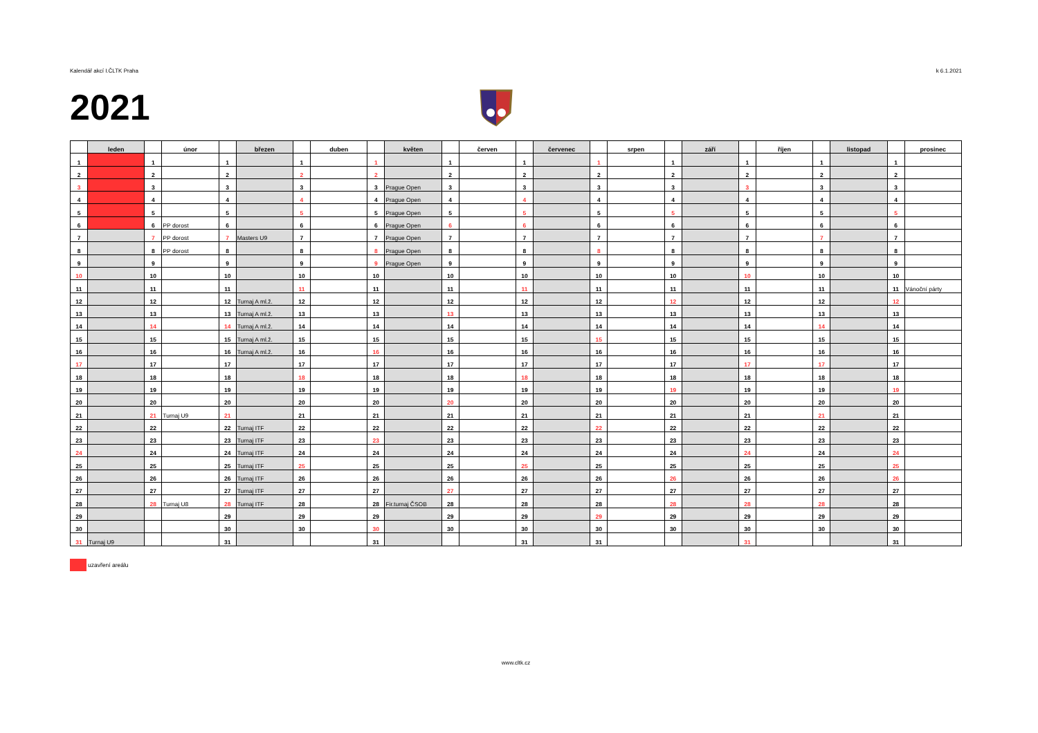Kalendář akcí I.ČLTK Praha k 6.1.2021
2021
| | leden | | únor | | březen | | duben | | květen | | červen | | červenec | | srpen | | září | | říjen | | listopad | | prosinec |
| --- | --- | --- | --- | --- | --- | --- | --- | --- | --- | --- | --- | --- | --- | --- | --- | --- | --- | --- | --- | --- | --- | --- | --- |
| 1 | | 1 | | 1 | | 1 | | 1 | | 1 | | 1 | | 1 | | 1 | | 1 | | 1 | | 1 | |
| 2 | | 2 | | 2 | | 2 | | 2 | | 2 | | 2 | | 2 | | 2 | | 2 | | 2 | | 2 | |
| 3 | | 3 | | 3 | | 3 | | 3 | Prague Open | 3 | | 3 | | 3 | | 3 | | 3 | | 3 | | 3 | |
| 4 | | 4 | | 4 | | 4 | | 4 | Prague Open | 4 | | 4 | | 4 | | 4 | | 4 | | 4 | | 4 | |
| 5 | | 5 | | 5 | | 5 | | 5 | Prague Open | 5 | | 5 | | 5 | | 5 | | 5 | | 5 | | 5 | |
| 6 | | 6 | PP dorost | 6 | | 6 | | 6 | Prague Open | 6 | | 6 | | 6 | | 6 | | 6 | | 6 | | 6 | |
| 7 | | 7 | PP dorost | 7 | Masters U9 | 7 | | 7 | Prague Open | 7 | | 7 | | 7 | | 7 | | 7 | | 7 | | 7 | |
| 8 | | 8 | PP dorost | 8 | | 8 | | 8 | Prague Open | 8 | | 8 | | 8 | | 8 | | 8 | | 8 | | 8 | |
| 9 | | 9 | | 9 | | 9 | | 9 | Prague Open | 9 | | 9 | | 9 | | 9 | | 9 | | 9 | | 9 | |
| 10 | | 10 | | 10 | | 10 | | 10 | | 10 | | 10 | | 10 | | 10 | | 10 | | 10 | | 10 | |
| 11 | | 11 | | 11 | | 11 | | 11 | | 11 | | 11 | | 11 | | 11 | | 11 | | 11 | | 11 | Vánoční párty |
| 12 | | 12 | | 12 | Turnaj A ml.ž. | 12 | | 12 | | 12 | | 12 | | 12 | | 12 | | 12 | | 12 | | 12 | |
| 13 | | 13 | | 13 | Turnaj A ml.ž. | 13 | | 13 | | 13 | | 13 | | 13 | | 13 | | 13 | | 13 | | 13 | |
| 14 | | 14 | | 14 | Turnaj A ml.ž. | 14 | | 14 | | 14 | | 14 | | 14 | | 14 | | 14 | | 14 | | 14 | |
| 15 | | 15 | | 15 | Turnaj A ml.ž. | 15 | | 15 | | 15 | | 15 | | 15 | | 15 | | 15 | | 15 | | 15 | |
| 16 | | 16 | | 16 | Turnaj A ml.ž. | 16 | | 16 | | 16 | | 16 | | 16 | | 16 | | 16 | | 16 | | 16 | |
| 17 | | 17 | | 17 | | 17 | | 17 | | 17 | | 17 | | 17 | | 17 | | 17 | | 17 | | 17 | |
| 18 | | 18 | | 18 | | 18 | | 18 | | 18 | | 18 | | 18 | | 18 | | 18 | | 18 | | 18 | |
| 19 | | 19 | | 19 | | 19 | | 19 | | 19 | | 19 | | 19 | | 19 | | 19 | | 19 | | 19 | |
| 20 | | 20 | | 20 | | 20 | | 20 | | 20 | | 20 | | 20 | | 20 | | 20 | | 20 | | 20 | |
| 21 | | 21 | Turnaj U9 | 21 | | 21 | | 21 | | 21 | | 21 | | 21 | | 21 | | 21 | | 21 | | 21 | |
| 22 | | 22 | | 22 | Turnaj ITF | 22 | | 22 | | 22 | | 22 | | 22 | | 22 | | 22 | | 22 | | 22 | |
| 23 | | 23 | | 23 | Turnaj ITF | 23 | | 23 | | 23 | | 23 | | 23 | | 23 | | 23 | | 23 | | 23 | |
| 24 | | 24 | | 24 | Turnaj ITF | 24 | | 24 | | 24 | | 24 | | 24 | | 24 | | 24 | | 24 | | 24 | |
| 25 | | 25 | | 25 | Turnaj ITF | 25 | | 25 | | 25 | | 25 | | 25 | | 25 | | 25 | | 25 | | 25 | |
| 26 | | 26 | | 26 | Turnaj ITF | 26 | | 26 | | 26 | | 26 | | 26 | | 26 | | 26 | | 26 | | 26 | |
| 27 | | 27 | | 27 | Turnaj ITF | 27 | | 27 | | 27 | | 27 | | 27 | | 27 | | 27 | | 27 | | 27 | |
| 28 | | 28 | Turnaj U8 | 28 | Turnaj ITF | 28 | | 28 | Fir.turnaj ČSOB | 28 | | 28 | | 28 | | 28 | | 28 | | 28 | | 28 | |
| 29 | | | | 29 | | 29 | | 29 | | 29 | | 29 | | 29 | | 29 | | 29 | | 29 | | 29 | |
| 30 | | | | 30 | | 30 | | 30 | | 30 | | 30 | | 30 | | 30 | | 30 | | 30 | | 30 | |
| 31 | Turnaj U9 | | | 31 | | | | 31 | | | | 31 | | 31 | | | | 31 | | | | 31 | |
uzavření areálu
www.cltk.cz